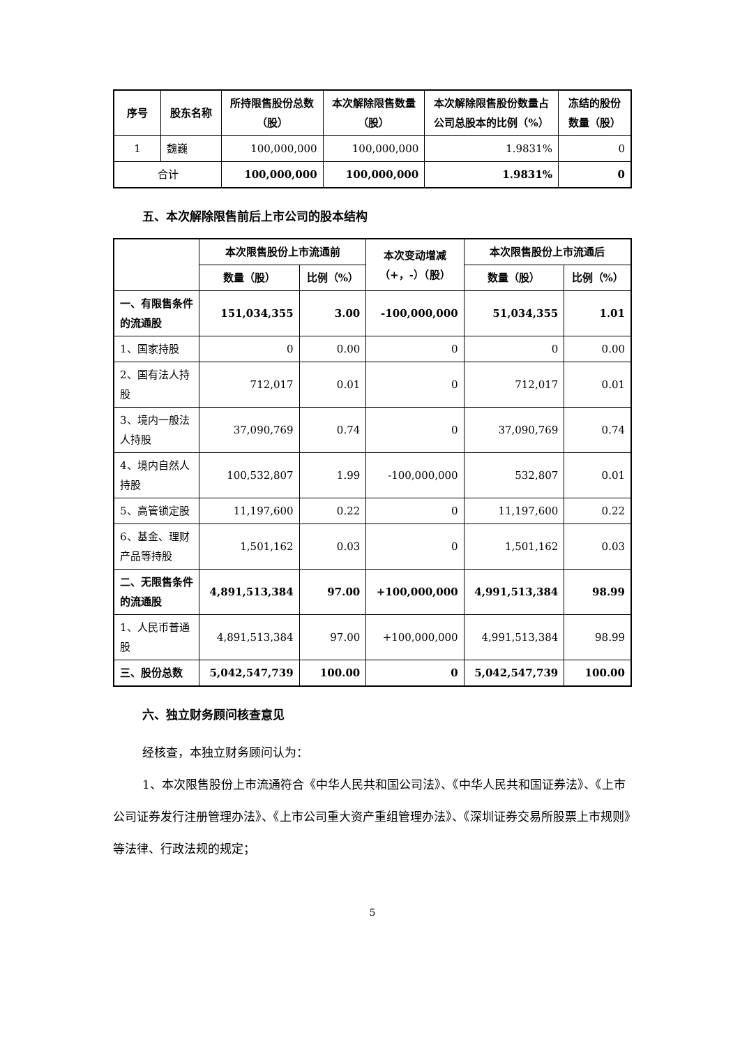| 序号 | 股东名称 | 所持限售股份总数（股） | 本次解除限售数量（股） | 本次解除限售股份数量占公司总股本的比例（%） | 冻结的股份数量（股） |
| --- | --- | --- | --- | --- | --- |
| 1 | 魏巍 | 100,000,000 | 100,000,000 | 1.9831% | 0 |
| 合计 | | 100,000,000 | 100,000,000 | 1.9831% | 0 |
五、本次解除限售前后上市公司的股本结构
| | 本次限售股份上市流通前 | | 本次变动增减 （+，-）（股） | 本次限售股份上市流通后 | |
| --- | --- | --- | --- | --- | --- |
| | 数量（股） | 比例（%） | | 数量（股） | 比例（%） |
| 一、有限售条件的流通股 | 151,034,355 | 3.00 | -100,000,000 | 51,034,355 | 1.01 |
| 1、国家持股 | 0 | 0.00 | 0 | 0 | 0.00 |
| 2、国有法人持股 | 712,017 | 0.01 | 0 | 712,017 | 0.01 |
| 3、境内一般法人持股 | 37,090,769 | 0.74 | 0 | 37,090,769 | 0.74 |
| 4、境内自然人持股 | 100,532,807 | 1.99 | -100,000,000 | 532,807 | 0.01 |
| 5、高管锁定股 | 11,197,600 | 0.22 | 0 | 11,197,600 | 0.22 |
| 6、基金、理财产品等持股 | 1,501,162 | 0.03 | 0 | 1,501,162 | 0.03 |
| 二、无限售条件的流通股 | 4,891,513,384 | 97.00 | +100,000,000 | 4,991,513,384 | 98.99 |
| 1、人民币普通股 | 4,891,513,384 | 97.00 | +100,000,000 | 4,991,513,384 | 98.99 |
| 三、股份总数 | 5,042,547,739 | 100.00 | 0 | 5,042,547,739 | 100.00 |
六、独立财务顾问核查意见
经核查，本独立财务顾问认为：
1、本次限售股份上市流通符合《中华人民共和国公司法》、《中华人民共和国证券法》、《上市公司证券发行注册管理办法》、《上市公司重大资产重组管理办法》、《深圳证券交易所股票上市规则》等法律、行政法规的规定；
5